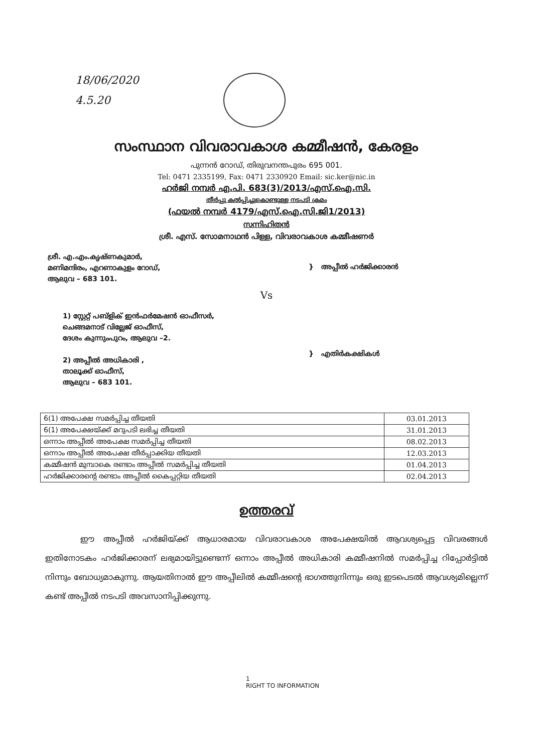18/06/2020
4.5.20
സംസ്ഥാന വിവരാവകാശ കമ്മീഷൻ, കേരളം
പുന്നൻ റോഡ്, തിരുവനന്തപുരം 695 001.
Tel: 0471 2335199, Fax: 0471 2330920 Email: sic.ker@nic.in
ഹർജി നമ്പർ എ.പി. 683(3)/2013/എസ്.ഐ.സി.
തീർപ്പു കൽപ്പിച്ചുകൊണ്ടുള്ള നടപടി ക്രമം
(ഫയൽ നമ്പർ 4179/എസ്.ഐ.സി.ജി1/2013)
സന്നിഹിതൻ
ശ്രീ. എസ്. സോമനാഥൻ പിള്ള, വിവരാവകാശ കമ്മീഷണർ
ശ്രീ. എ.എം.കൃഷ്ണകുമാർ,
മണിമന്ദിരം, എറണാകുളം റോഡ്,
ആലുവ – 683 101.
} അപ്പീൽ ഹർജിക്കാരൻ
Vs
1) സ്റ്റേറ്റ് പബ്ളിക് ഇൻഫർമേഷൻ ഓഫീസർ,
ചെങ്ങമനാട് വില്ലേജ് ഓഫീസ്,
ദേശം കുന്നുംപുറം, ആലുവ –2.
2) അപ്പീൽ അധികാരി ,
താലൂക്ക് ഓഫീസ്,
ആലുവ – 683 101.
} എതിർകക്ഷികൾ
| 6(1) അപേക്ഷ സമർപ്പിച്ച തീയതി | 03.01.2013 |
| 6(1) അപേക്ഷയ്ക്ക് മറുപടി ലഭിച്ച തീയതി | 31.01.2013 |
| ഒന്നാം അപ്പീൽ അപേക്ഷ സമർപ്പിച്ച തീയതി | 08.02.2013 |
| ഒന്നാം അപ്പീൽ അപേക്ഷ തീർപ്പാക്കിയ തീയതി | 12.03.2013 |
| കമ്മീഷൻ മുമ്പാകെ രണ്ടാം അപ്പീൽ സമർപ്പിച്ച തീയതി | 01.04.2013 |
| ഹർജിക്കാരന്റെ രണ്ടാം അപ്പീൽ കൈപ്പറ്റിയ തീയതി | 02.04.2013 |
ഉത്തരവ്
ഈ അപ്പീൽ ഹർജിയ്ക്ക് ആധാരമായ വിവരാവകാശ അപേക്ഷയിൽ ആവശ്യപ്പെട്ട വിവരങ്ങൾ ഇതിനോടകം ഹർജിക്കാരന് ലഭ്യമായിട്ടുണ്ടെന്ന് ഒന്നാം അപ്പീൽ അധികാരി കമ്മീഷനിൽ സമർപ്പിച്ച റിപ്പോർട്ടിൽ നിന്നും ബോധ്യമാകുന്നു. ആയതിനാൽ ഈ അപ്പീലിൽ കമ്മീഷന്റെ ഭാഗത്തുനിന്നും ഒരു ഇടപെടൽ ആവശ്യമില്ലെന്ന് കണ്ട് അപ്പീൽ നടപടി അവസാനിപ്പിക്കുന്നു.
1
RIGHT TO INFORMATION